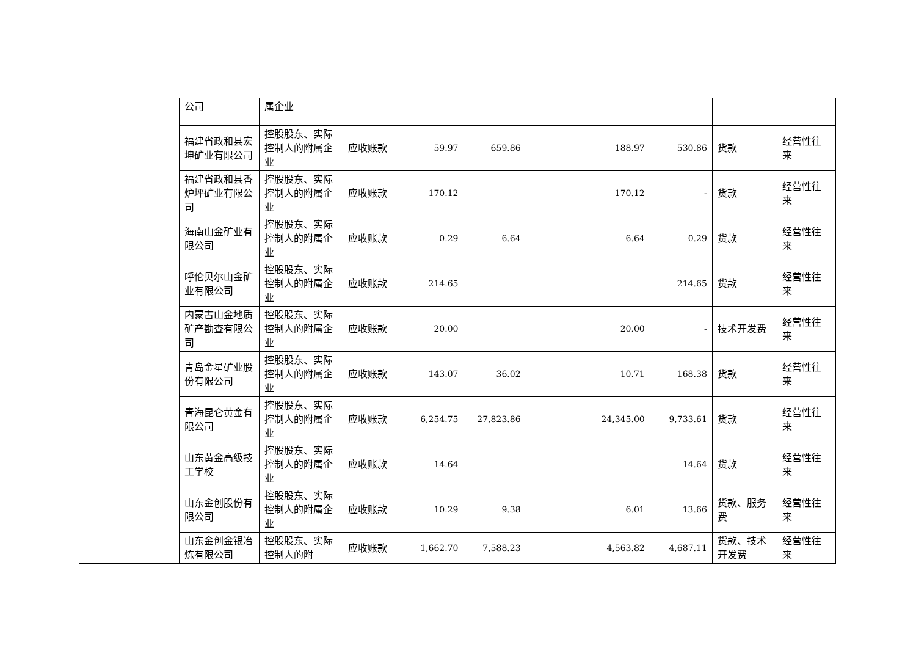| | 公司 | 属企业 | | | | | | | | |
| | 福建省政和县宏坤矿业有限公司 | 控股股东、实际控制人的附属企业 | 应收账款 | 59.97 | 659.86 | | 188.97 | 530.86 | 货款 | 经营性往来 |
| | 福建省政和县香炉坪矿业有限公司 | 控股股东、实际控制人的附属企业 | 应收账款 | 170.12 | | | 170.12 | - | 货款 | 经营性往来 |
| | 海南山金矿业有限公司 | 控股股东、实际控制人的附属企业 | 应收账款 | 0.29 | 6.64 | | 6.64 | 0.29 | 货款 | 经营性往来 |
| | 呼伦贝尔山金矿业有限公司 | 控股股东、实际控制人的附属企业 | 应收账款 | 214.65 | | | | 214.65 | 货款 | 经营性往来 |
| | 内蒙古山金地质矿产勘查有限公司 | 控股股东、实际控制人的附属企业 | 应收账款 | 20.00 | | | 20.00 | - | 技术开发费 | 经营性往来 |
| | 青岛金星矿业股份有限公司 | 控股股东、实际控制人的附属企业 | 应收账款 | 143.07 | 36.02 | | 10.71 | 168.38 | 货款 | 经营性往来 |
| | 青海昆仑黄金有限公司 | 控股股东、实际控制人的附属企业 | 应收账款 | 6,254.75 | 27,823.86 | | 24,345.00 | 9,733.61 | 货款 | 经营性往来 |
| | 山东黄金高级技工学校 | 控股股东、实际控制人的附属企业 | 应收账款 | 14.64 | | | | 14.64 | 货款 | 经营性往来 |
| | 山东金创股份有限公司 | 控股股东、实际控制人的附属企业 | 应收账款 | 10.29 | 9.38 | | 6.01 | 13.66 | 货款、服务费 | 经营性往来 |
| | 山东金创金银冶炼有限公司 | 控股股东、实际控制人的附 | 应收账款 | 1,662.70 | 7,588.23 | | 4,563.82 | 4,687.11 | 货款、技术开发费 | 经营性往来 |